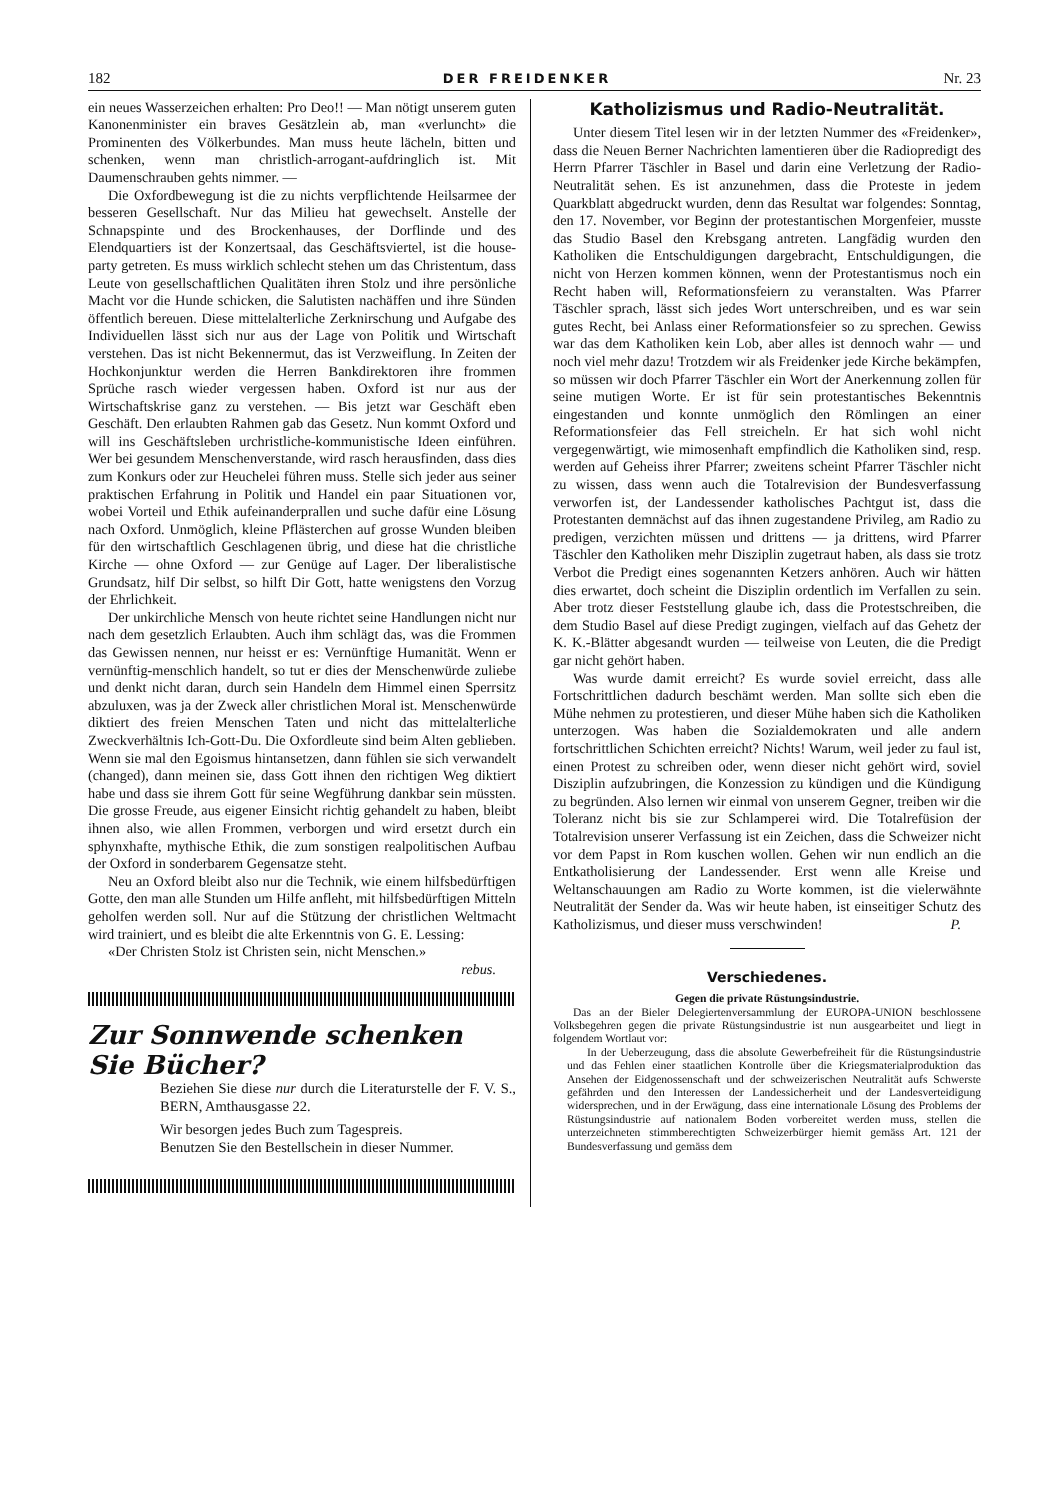182 DER FREIDENKER Nr. 23
ein neues Wasserzeichen erhalten: Pro Deo!! — Man nötigt unserem guten Kanonenminister ein braves Gesätzlein ab, man «verluncht» die Prominenten des Völkerbundes. Man muss heute lächeln, bitten und schenken, wenn man christlich-arrogant-aufdringlich ist. Mit Daumenschrauben gehts nimmer. —
Die Oxfordbewegung ist die zu nichts verpflichtende Heilsarmee der besseren Gesellschaft. Nur das Milieu hat gewechselt. Anstelle der Schnapspinte und des Brockenhauses, der Dorflinde und des Elendquartiers ist der Konzertsaal, das Geschäftsviertel, ist die house-party getreten. Es muss wirklich schlecht stehen um das Christentum, dass Leute von gesellschaftlichen Qualitäten ihren Stolz und ihre persönliche Macht vor die Hunde schicken, die Salutisten nachäffen und ihre Sünden öffentlich bereuen. Diese mittelalterliche Zerknirschung und Aufgabe des Individuellen lässt sich nur aus der Lage von Politik und Wirtschaft verstehen. Das ist nicht Bekennermut, das ist Verzweiflung. In Zeiten der Hochkonjunktur werden die Herren Bankdirektoren ihre frommen Sprüche rasch wieder vergessen haben. Oxford ist nur aus der Wirtschaftskrise ganz zu verstehen. — Bis jetzt war Geschäft eben Geschäft. Den erlaubten Rahmen gab das Gesetz. Nun kommt Oxford und will ins Geschäftsleben urchristliche-kommunistische Ideen einführen. Wer bei gesundem Menschenverstande, wird rasch herausfinden, dass dies zum Konkurs oder zur Heuchelei führen muss. Stelle sich jeder aus seiner praktischen Erfahrung in Politik und Handel ein paar Situationen vor, wobei Vorteil und Ethik aufeinanderprallen und suche dafür eine Lösung nach Oxford. Unmöglich, kleine Pflästerchen auf grosse Wunden bleiben für den wirtschaftlich Geschlagenen übrig, und diese hat die christliche Kirche — ohne Oxford — zur Genüge auf Lager. Der liberalistische Grundsatz, hilf Dir selbst, so hilft Dir Gott, hatte wenigstens den Vorzug der Ehrlichkeit.
Der unkirchliche Mensch von heute richtet seine Handlungen nicht nur nach dem gesetzlich Erlaubten. Auch ihm schlägt das, was die Frommen das Gewissen nennen, nur heisst er es: Vernünftige Humanität. Wenn er vernünftig-menschlich handelt, so tut er dies der Menschenwürde zuliebe und denkt nicht daran, durch sein Handeln dem Himmel einen Sperrsitz abzuluxen, was ja der Zweck aller christlichen Moral ist. Menschenwürde diktiert des freien Menschen Taten und nicht das mittelalterliche Zweckverhältnis Ich-Gott-Du. Die Oxfordleute sind beim Alten geblieben. Wenn sie mal den Egoismus hintansetzen, dann fühlen sie sich verwandelt (changed), dann meinen sie, dass Gott ihnen den richtigen Weg diktiert habe und dass sie ihrem Gott für seine Wegführung dankbar sein müssten. Die grosse Freude, aus eigener Einsicht richtig gehandelt zu haben, bleibt ihnen also, wie allen Frommen, verborgen und wird ersetzt durch ein sphynxhafte, mythische Ethik, die zum sonstigen realpolitischen Aufbau der Oxford in sonderbarem Gegensatze steht.
Neu an Oxford bleibt also nur die Technik, wie einem hilfsbedürftigen Gotte, den man alle Stunden um Hilfe anfleht, mit hilfsbedürftigen Mitteln geholfen werden soll. Nur auf die Stützung der christlichen Weltmacht wird trainiert, und es bleibt die alte Erkenntnis von G. E. Lessing:
«Der Christen Stolz ist Christen sein, nicht Menschen.»
rebus.
Zur Sonnwende schenken Sie Bücher?
Beziehen Sie diese nur durch die Literaturstelle der F. V. S., BERN, Amthausgasse 22.
Wir besorgen jedes Buch zum Tagespreis.
Benutzen Sie den Bestellschein in dieser Nummer.
Katholizismus und Radio-Neutralität.
Unter diesem Titel lesen wir in der letzten Nummer des «Freidenker», dass die Neuen Berner Nachrichten lamentieren über die Radiopredigt des Herrn Pfarrer Täschler in Basel und darin eine Verletzung der Radio-Neutralität sehen. Es ist anzunehmen, dass die Proteste in jedem Quarkblatt abgedruckt wurden, denn das Resultat war folgendes: Sonntag, den 17. November, vor Beginn der protestantischen Morgenfeier, musste das Studio Basel den Krebsgang antreten. Langfädig wurden den Katholiken die Entschuldigungen dargebracht, Entschuldigungen, die nicht von Herzen kommen können, wenn der Protestantismus noch ein Recht haben will, Reformationsfeiern zu veranstalten. Was Pfarrer Täschler sprach, lässt sich jedes Wort unterschreiben, und es war sein gutes Recht, bei Anlass einer Reformationsfeier so zu sprechen. Gewiss war das dem Katholiken kein Lob, aber alles ist dennoch wahr — und noch viel mehr dazu! Trotzdem wir als Freidenker jede Kirche bekämpfen, so müssen wir doch Pfarrer Täschler ein Wort der Anerkennung zollen für seine mutigen Worte. Er ist für sein protestantisches Bekenntnis eingestanden und konnte unmöglich den Römlingen an einer Reformationsfeier das Fell streicheln. Er hat sich wohl nicht vergegenwärtigt, wie mimosenhaft empfindlich die Katholiken sind, resp. werden auf Geheiss ihrer Pfarrer; zweitens scheint Pfarrer Täschler nicht zu wissen, dass wenn auch die Totalrevision der Bundesverfassung verworfen ist, der Landessender katholisches Pachtgut ist, dass die Protestanten demnächst auf das ihnen zugestandene Privileg, am Radio zu predigen, verzichten müssen und drittens — ja drittens, wird Pfarrer Täschler den Katholiken mehr Disziplin zugetraut haben, als dass sie trotz Verbot die Predigt eines sogenannten Ketzers anhören. Auch wir hätten dies erwartet, doch scheint die Disziplin ordentlich im Verfallen zu sein. Aber trotz dieser Feststellung glaube ich, dass die Protestschreiben, die dem Studio Basel auf diese Predigt zugingen, vielfach auf das Gehetz der K. K.-Blätter abgesandt wurden — teilweise von Leuten, die die Predigt gar nicht gehört haben.
Was wurde damit erreicht? Es wurde soviel erreicht, dass alle Fortschrittlichen dadurch beschämt werden. Man sollte sich eben die Mühe nehmen zu protestieren, und dieser Mühe haben sich die Katholiken unterzogen. Was haben die Sozialdemokraten und alle andern fortschrittlichen Schichten erreicht? Nichts! Warum, weil jeder zu faul ist, einen Protest zu schreiben oder, wenn dieser nicht gehört wird, soviel Disziplin aufzubringen, die Konzession zu kündigen und die Kündigung zu begründen. Also lernen wir einmal von unserem Gegner, treiben wir die Toleranz nicht bis sie zur Schlamperei wird. Die Totalrefüsion der Totalrevision unserer Verfassung ist ein Zeichen, dass die Schweizer nicht vor dem Papst in Rom kuschen wollen. Gehen wir nun endlich an die Entkatholisierung der Landessender. Erst wenn alle Kreise und Weltanschauungen am Radio zu Worte kommen, ist die vielerwähnte Neutralität der Sender da. Was wir heute haben, ist einseitiger Schutz des Katholizismus, und dieser muss verschwinden! P.
Verschiedenes.
Gegen die private Rüstungsindustrie.
Das an der Bieler Delegiertenversammlung der EUROPA-UNION beschlossene Volksbegehren gegen die private Rüstungsindustrie ist nun ausgearbeitet und liegt in folgendem Wortlaut vor:
In der Ueberzeugung, dass die absolute Gewerbefreiheit für die Rüstungsindustrie und das Fehlen einer staatlichen Kontrolle über die Kriegsmaterialproduktion das Ansehen der Eidgenossenschaft und der schweizerischen Neutralität aufs Schwerste gefährden und den Interessen der Landessicherheit und der Landesverteidigung widersprechen, und in der Erwägung, dass eine internationale Lösung des Problems der Rüstungsindustrie auf nationalem Boden vorbereitet werden muss, stellen die unterzeichneten stimmberechtigten Schweizerbürger hiemit gemäss Art. 121 der Bundesverfassung und gemäss dem